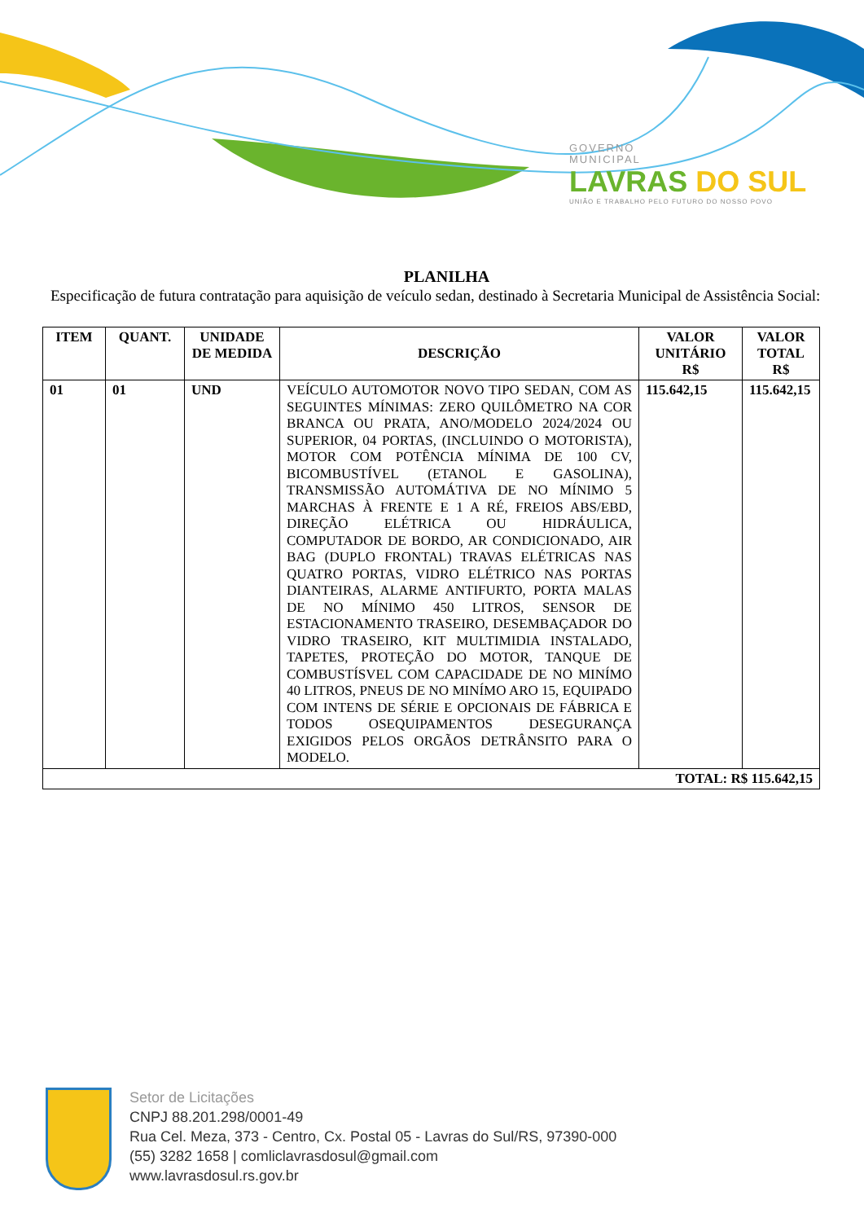GOVERNO
MUNICIPAL
LAVRAS DO SUL
UNIÃO E TRABALHO PELO FUTURO DO NOSSO POVO
PLANILHA
Especificação de futura contratação para aquisição de veículo sedan, destinado à Secretaria Municipal de Assistência Social:
| ITEM | QUANT. | UNIDADE DE MEDIDA | DESCRIÇÃO | VALOR UNITÁRIO R$ | VALOR TOTAL R$ |
| --- | --- | --- | --- | --- | --- |
| 01 | 01 | UND | VEÍCULO AUTOMOTOR NOVO TIPO SEDAN, COM AS SEGUINTES MÍNIMAS: ZERO QUILÔMETRO NA COR BRANCA OU PRATA, ANO/MODELO 2024/2024 OU SUPERIOR, 04 PORTAS, (INCLUINDO O MOTORISTA), MOTOR COM POTÊNCIA MÍNIMA DE 100 CV, BICOMBUSTÍVEL (ETANOL E GASOLINA), TRANSMISSÃO AUTOMÁTIVA DE NO MÍNIMO 5 MARCHAS À FRENTE E 1 A RÉ, FREIOS ABS/EBD, DIREÇÃO ELÉTRICA OU HIDRÁULICA, COMPUTADOR DE BORDO, AR CONDICIONADO, AIR BAG (DUPLO FRONTAL) TRAVAS ELÉTRICAS NAS QUATRO PORTAS, VIDRO ELÉTRICO NAS PORTAS DIANTEIRAS, ALARME ANTIFURTO, PORTA MALAS DE NO MÍNIMO 450 LITROS, SENSOR DE ESTACIONAMENTO TRASEIRO, DESEMBAÇADOR DO VIDRO TRASEIRO, KIT MULTIMIDIA INSTALADO, TAPETES, PROTEÇÃO DO MOTOR, TANQUE DE COMBUSTÍSVEL COM CAPACIDADE DE NO MINÍMO 40 LITROS, PNEUS DE NO MINÍMO ARO 15, EQUIPADO COM INTENS DE SÉRIE E OPCIONAIS DE FÁBRICA E TODOS OSEQUIPAMENTOS DESEGURANÇA EXIGIDOS PELOS ORGÃOS DETRÂNSITO PARA O MODELO. | 115.642,15 | 115.642,15 |
| TOTAL: R$ 115.642,15 | | | | | |
Setor de Licitações
CNPJ 88.201.298/0001-49
Rua Cel. Meza, 373 - Centro, Cx. Postal 05 - Lavras do Sul/RS, 97390-000
(55) 3282 1658 | comliclavrasdosul@gmail.com
www.lavrasdosul.rs.gov.br